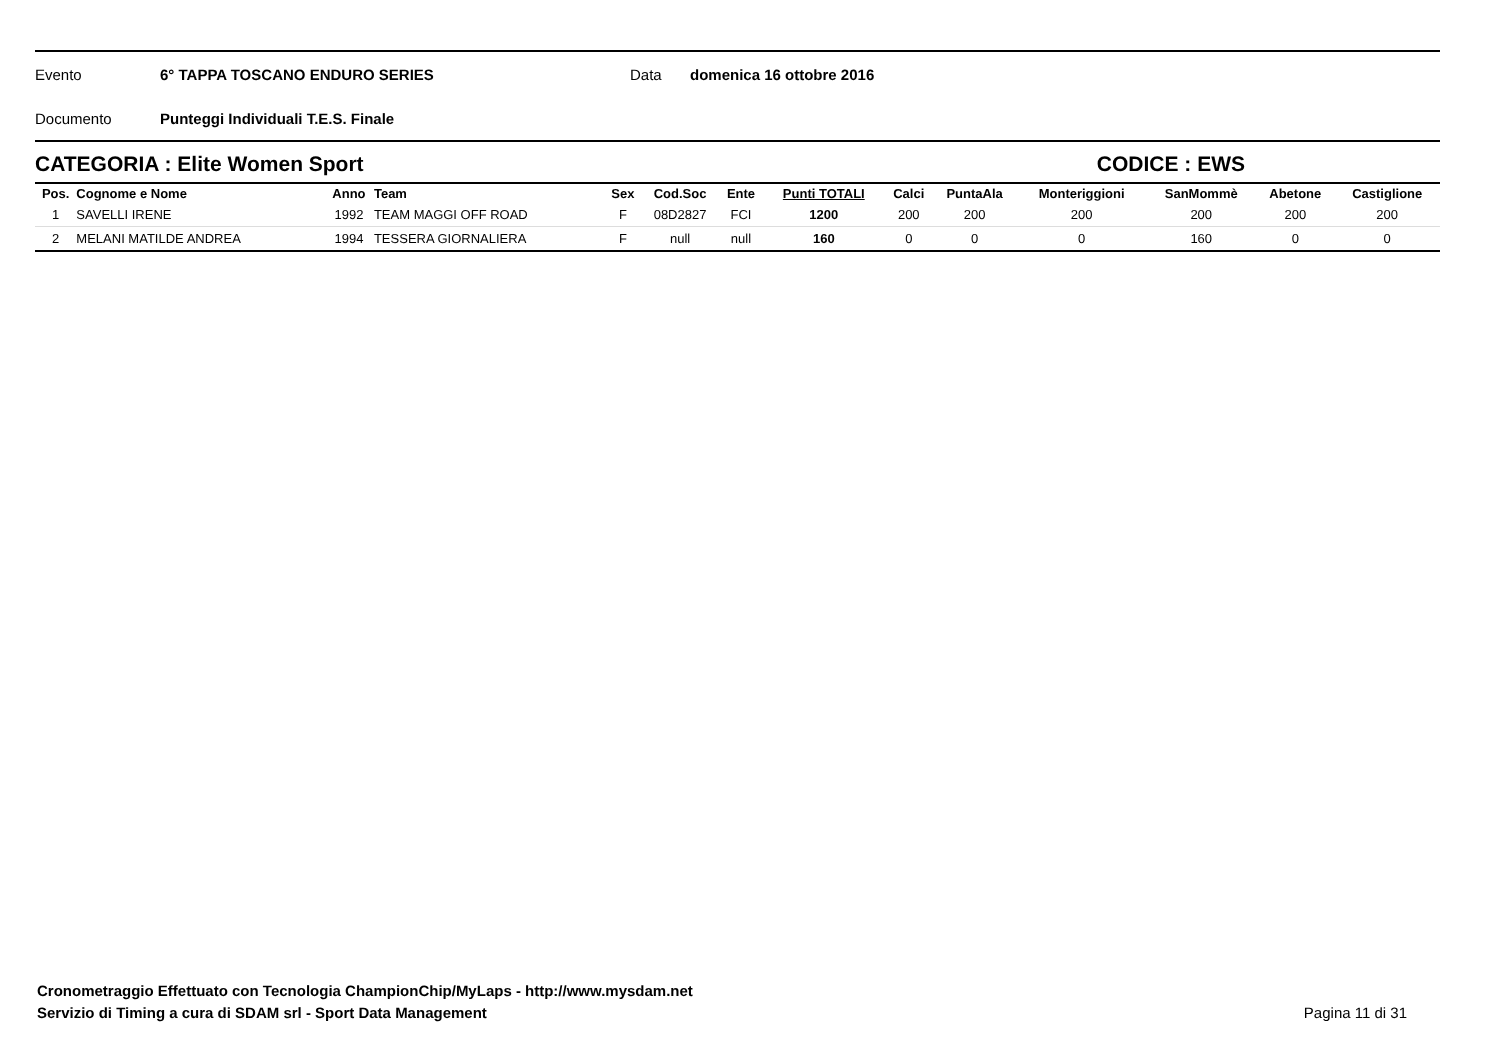Evento 6° TAPPA TOSCANO ENDURO SERIES Data domenica 16 ottobre 2016
Documento Punteggi Individuali T.E.S. Finale
CATEGORIA : Elite Women Sport CODICE : EWS
| Pos. | Cognome e Nome | Anno | Team | Sex | Cod.Soc | Ente | Punti TOTALI | Calci | PuntaAla | Monteriggioni | SanMommè | Abetone | Castiglione |
| --- | --- | --- | --- | --- | --- | --- | --- | --- | --- | --- | --- | --- | --- |
| 1 | SAVELLI IRENE | 1992 | TEAM MAGGI OFF ROAD | F | 08D2827 | FCI | 1200 | 200 | 200 | 200 | 200 | 200 | 200 |
| 2 | MELANI MATILDE ANDREA | 1994 | TESSERA GIORNALIERA | F | null | null | 160 | 0 | 0 | 0 | 160 | 0 | 0 |
Cronometraggio Effettuato con Tecnologia ChampionChip/MyLaps - http://www.mysdam.net
Servizio di Timing a cura di SDAM srl - Sport Data Management Pagina 11 di 31